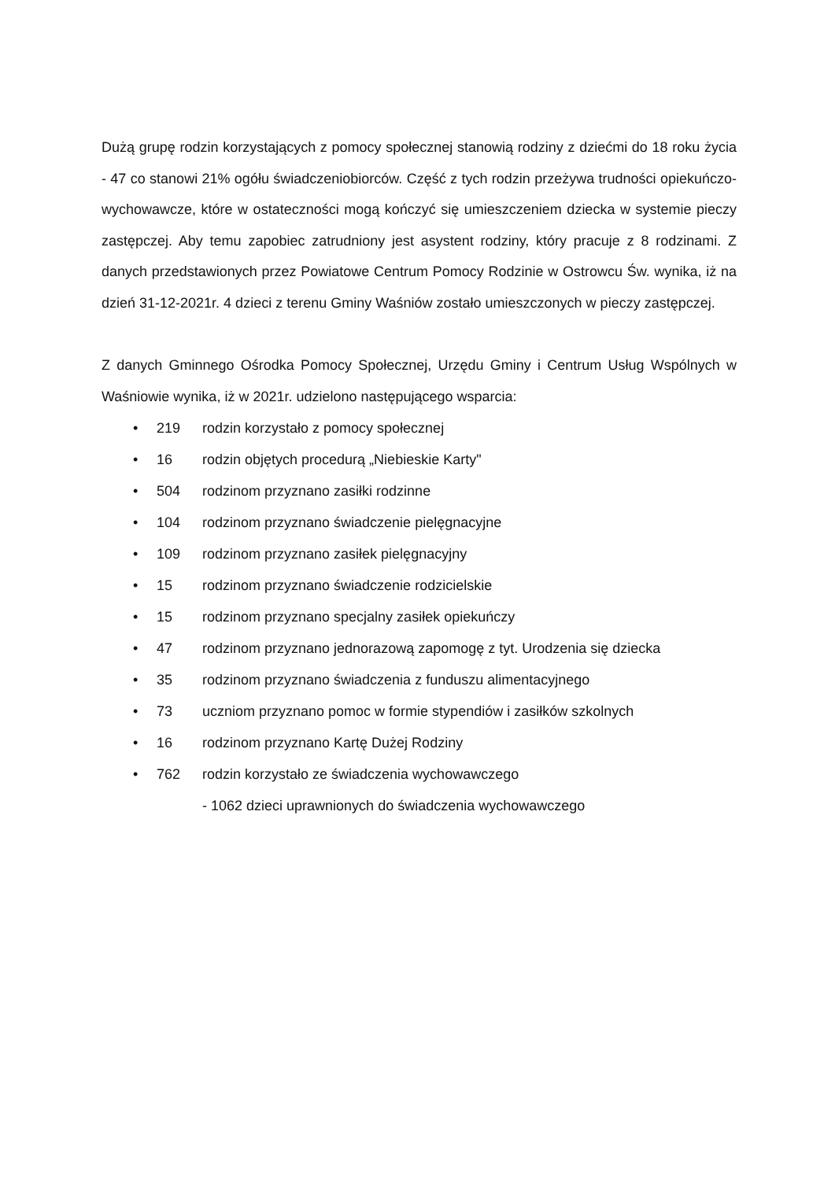Dużą grupę rodzin korzystających z pomocy społecznej stanowią rodziny z dziećmi do 18 roku życia - 47 co stanowi 21% ogółu świadczeniobiorców. Część z tych rodzin przeżywa trudności opiekuńczo-wychowawcze, które w ostateczności mogą kończyć się umieszczeniem dziecka w systemie pieczy zastępczej. Aby temu zapobiec zatrudniony jest asystent rodziny, który pracuje z 8 rodzinami. Z danych przedstawionych przez Powiatowe Centrum Pomocy Rodzinie w Ostrowcu Św. wynika, iż na dzień 31-12-2021r. 4 dzieci z terenu Gminy Waśniów zostało umieszczonych w pieczy zastępczej.
Z danych Gminnego Ośrodka Pomocy Społecznej, Urzędu Gminy i Centrum Usług Wspólnych w Waśniowie wynika, iż w 2021r. udzielono następującego wsparcia:
• 219 rodzin korzystało z pomocy społecznej
• 16 rodzin objętych procedurą „Niebieskie Karty"
• 504 rodzinom przyznano zasiłki rodzinne
• 104 rodzinom przyznano świadczenie pielęgnacyjne
• 109 rodzinom przyznano zasiłek pielęgnacyjny
• 15 rodzinom przyznano świadczenie rodzicielskie
• 15 rodzinom przyznano specjalny zasiłek opiekuńczy
• 47 rodzinom przyznano jednorazową zapomogę z tyt. Urodzenia się dziecka
• 35 rodzinom przyznano świadczenia z funduszu alimentacyjnego
• 73 uczniom przyznano pomoc w formie stypendiów i zasiłków szkolnych
• 16 rodzinom przyznano Kartę Dużej Rodziny
• 762 rodzin korzystało ze świadczenia wychowawczego
- 1062 dzieci uprawnionych do świadczenia wychowawczego